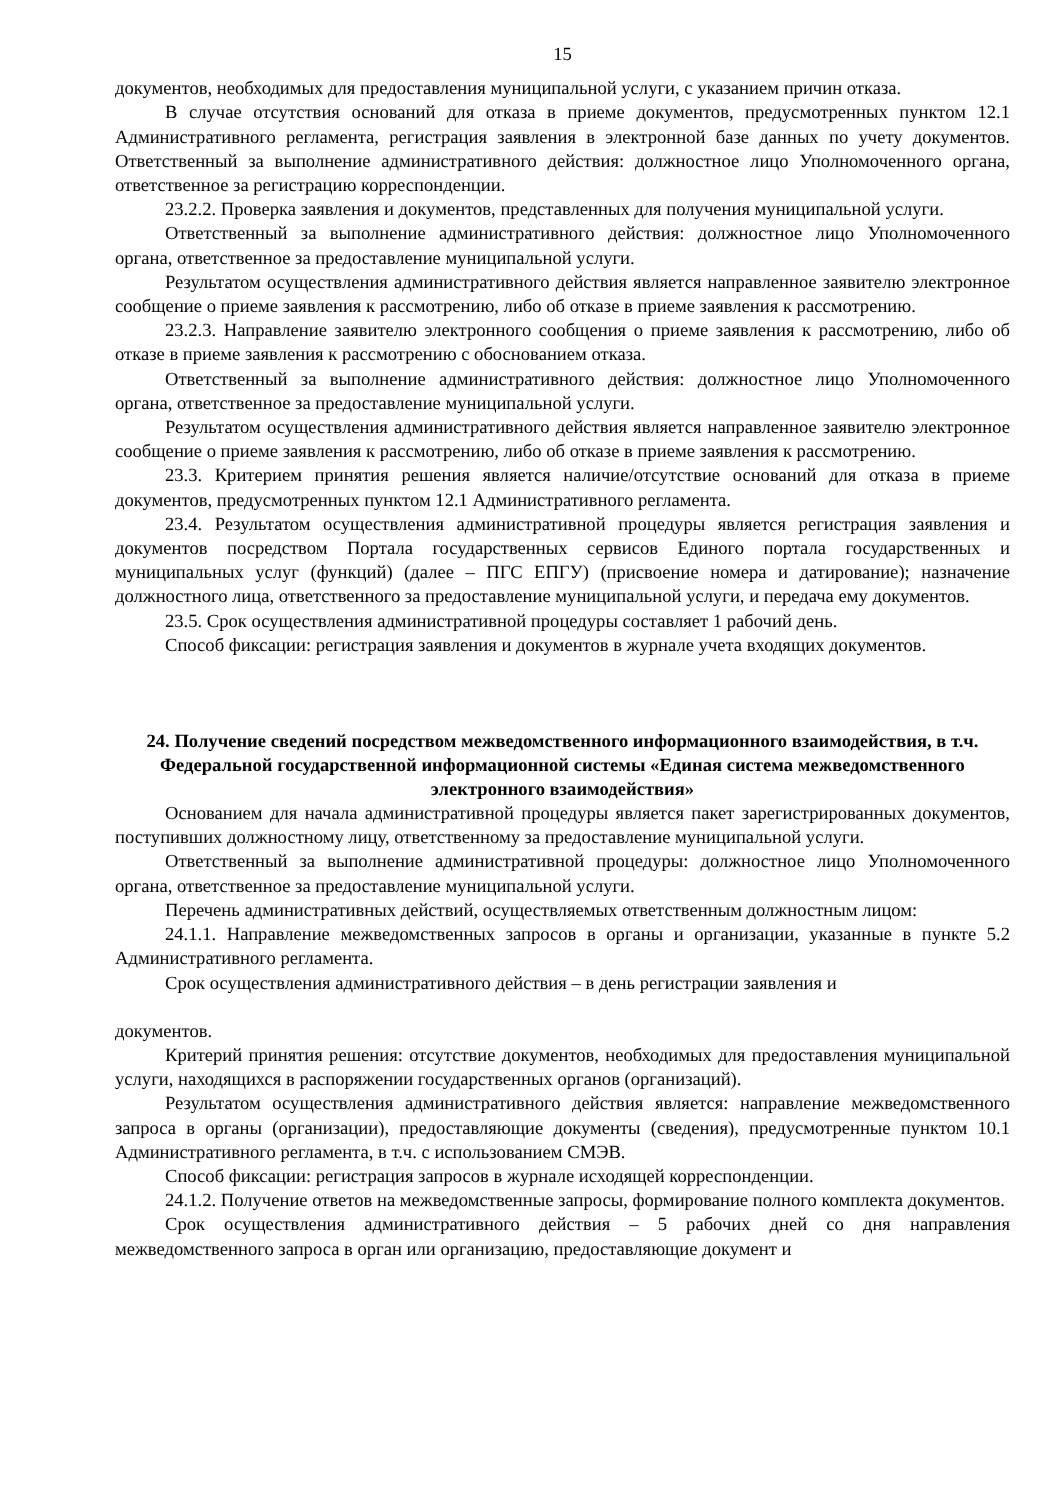15
документов, необходимых для предоставления муниципальной услуги, с указанием причин отказа.
В случае отсутствия оснований для отказа в приеме документов, предусмотренных пунктом 12.1 Административного регламента, регистрация заявления в электронной базе данных по учету документов. Ответственный за выполнение административного действия: должностное лицо Уполномоченного органа, ответственное за регистрацию корреспонденции.
23.2.2. Проверка заявления и документов, представленных для получения муниципальной услуги.
Ответственный за выполнение административного действия: должностное лицо Уполномоченного органа, ответственное за предоставление муниципальной услуги.
Результатом осуществления административного действия является направленное заявителю электронное сообщение о приеме заявления к рассмотрению, либо об отказе в приеме заявления к рассмотрению.
23.2.3. Направление заявителю электронного сообщения о приеме заявления к рассмотрению, либо об отказе в приеме заявления к рассмотрению с обоснованием отказа.
Ответственный за выполнение административного действия: должностное лицо Уполномоченного органа, ответственное за предоставление муниципальной услуги.
Результатом осуществления административного действия является направленное заявителю электронное сообщение о приеме заявления к рассмотрению, либо об отказе в приеме заявления к рассмотрению.
23.3. Критерием принятия решения является наличие/отсутствие оснований для отказа в приеме документов, предусмотренных пунктом 12.1 Административного регламента.
23.4. Результатом осуществления административной процедуры является регистрация заявления и документов посредством Портала государственных сервисов Единого портала государственных и муниципальных услуг (функций) (далее – ПГС ЕПГУ) (присвоение номера и датирование); назначение должностного лица, ответственного за предоставление муниципальной услуги, и передача ему документов.
23.5. Срок осуществления административной процедуры составляет 1 рабочий день.
Способ фиксации: регистрация заявления и документов в журнале учета входящих документов.
24. Получение сведений посредством межведомственного информационного взаимодействия, в т.ч. Федеральной государственной информационной системы «Единая система межведомственного электронного взаимодействия»
Основанием для начала административной процедуры является пакет зарегистрированных документов, поступивших должностному лицу, ответственному за предоставление муниципальной услуги.
Ответственный за выполнение административной процедуры: должностное лицо Уполномоченного органа, ответственное за предоставление муниципальной услуги.
Перечень административных действий, осуществляемых ответственным должностным лицом:
24.1.1. Направление межведомственных запросов в органы и организации, указанные в пункте 5.2 Административного регламента.
Срок осуществления административного действия – в день регистрации заявления и
документов.
Критерий принятия решения: отсутствие документов, необходимых для предоставления муниципальной услуги, находящихся в распоряжении государственных органов (организаций).
Результатом осуществления административного действия является: направление межведомственного запроса в органы (организации), предоставляющие документы (сведения), предусмотренные пунктом 10.1 Административного регламента, в т.ч. с использованием СМЭВ.
Способ фиксации: регистрация запросов в журнале исходящей корреспонденции.
24.1.2. Получение ответов на межведомственные запросы, формирование полного комплекта документов.
Срок осуществления административного действия – 5 рабочих дней со дня направления межведомственного запроса в орган или организацию, предоставляющие документ и